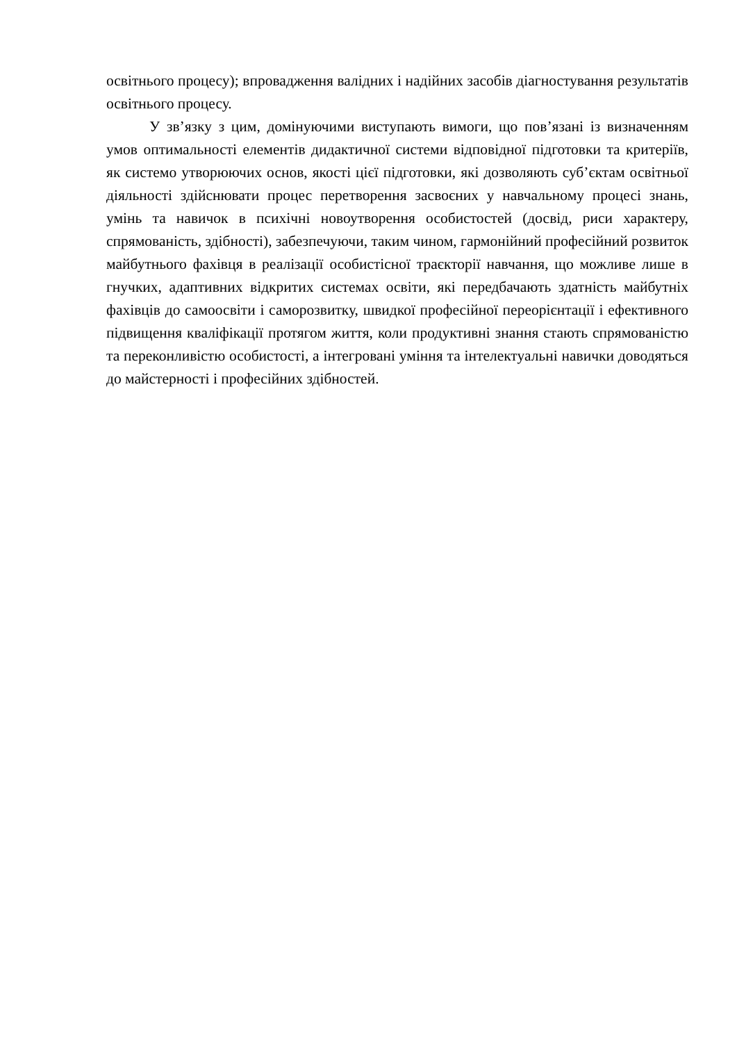освітнього процесу); впровадження валідних і надійних засобів діагностування результатів освітнього процесу.
У зв’язку з цим, домінуючими виступають вимоги, що пов’язані із визначенням умов оптимальності елементів дидактичної системи відповідної підготовки та критеріїв, як системо утворюючих основ, якості цієї підготовки, які дозволяють суб’єктам освітньої діяльності здійснювати процес перетворення засвоєних у навчальному процесі знань, умінь та навичок в психічні новоутворення особистостей (досвід, риси характеру, спрямованість, здібності), забезпечуючи, таким чином, гармонійний професійний розвиток майбутнього фахівця в реалізації особистісної траєкторії навчання, що можливе лише в гнучких, адаптивних відкритих системах освіти, які передбачають здатність майбутніх фахівців до самоосвіти і саморозвитку, швидкої професійної переорієнтації і ефективного підвищення кваліфікації протягом життя, коли продуктивні знання стають спрямованістю та переконливістю особистості, а інтегровані уміння та інтелектуальні навички доводяться до майстерності і професійних здібностей.